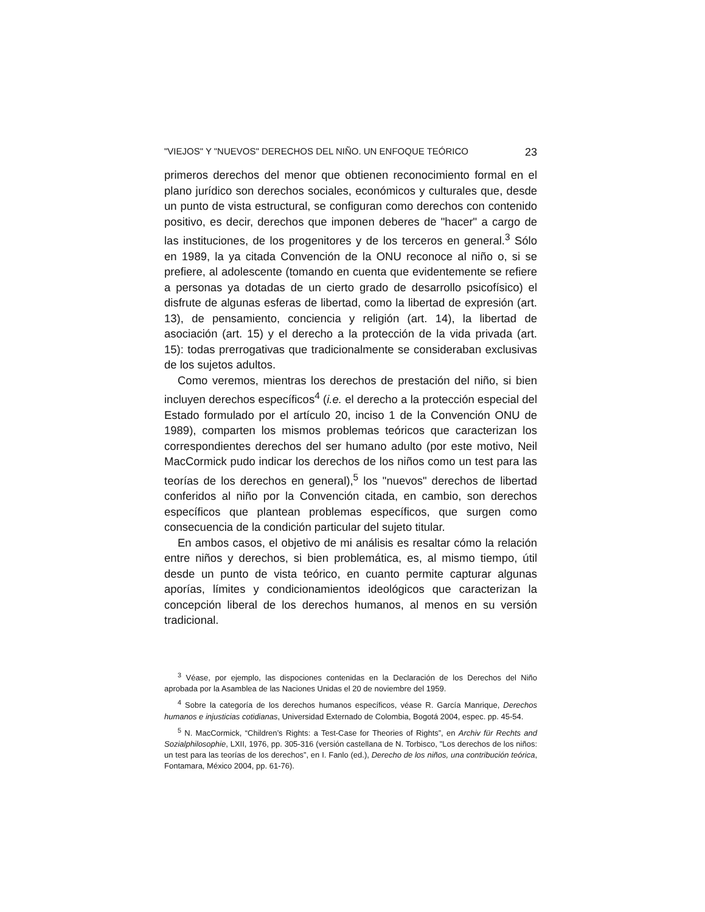"VIEJOS" Y "NUEVOS" DERECHOS DEL NIÑO. UN ENFOQUE TEÓRICO 23
primeros derechos del menor que obtienen reconocimiento formal en el plano jurídico son derechos sociales, económicos y culturales que, desde un punto de vista estructural, se configuran como derechos con contenido positivo, es decir, derechos que imponen deberes de "hacer" a cargo de las instituciones, de los progenitores y de los terceros en general.<sup>3</sup> Sólo en 1989, la ya citada Convención de la ONU reconoce al niño o, si se prefiere, al adolescente (tomando en cuenta que evidentemente se refiere a personas ya dotadas de un cierto grado de desarrollo psicofísico) el disfrute de algunas esferas de libertad, como la libertad de expresión (art. 13), de pensamiento, conciencia y religión (art. 14), la libertad de asociación (art. 15) y el derecho a la protección de la vida privada (art. 15): todas prerrogativas que tradicionalmente se consideraban exclusivas de los sujetos adultos.
Como veremos, mientras los derechos de prestación del niño, si bien incluyen derechos específicos<sup>4</sup> (i.e. el derecho a la protección especial del Estado formulado por el artículo 20, inciso 1 de la Convención ONU de 1989), comparten los mismos problemas teóricos que caracterizan los correspondientes derechos del ser humano adulto (por este motivo, Neil MacCormick pudo indicar los derechos de los niños como un test para las teorías de los derechos en general),<sup>5</sup> los "nuevos" derechos de libertad conferidos al niño por la Convención citada, en cambio, son derechos específicos que plantean problemas específicos, que surgen como consecuencia de la condición particular del sujeto titular.
En ambos casos, el objetivo de mi análisis es resaltar cómo la relación entre niños y derechos, si bien problemática, es, al mismo tiempo, útil desde un punto de vista teórico, en cuanto permite capturar algunas aporías, límites y condicionamientos ideológicos que caracterizan la concepción liberal de los derechos humanos, al menos en su versión tradicional.
<sup>3</sup> Véase, por ejemplo, las dispociones contenidas en la Declaración de los Derechos del Niño aprobada por la Asamblea de las Naciones Unidas el 20 de noviembre del 1959.
<sup>4</sup> Sobre la categoría de los derechos humanos específicos, véase R. García Manrique, Derechos humanos e injusticias cotidianas, Universidad Externado de Colombia, Bogotá 2004, espec. pp. 45-54.
<sup>5</sup> N. MacCormick, “Children’s Rights: a Test-Case for Theories of Rights”, en Archiv für Rechts and Sozialphilosophie, LXII, 1976, pp. 305-316 (versión castellana de N. Torbisco, "Los derechos de los niños: un test para las teorías de los derechos”, en I. Fanlo (ed.), Derecho de los niños, una contribución teórica, Fontamara, México 2004, pp. 61-76).